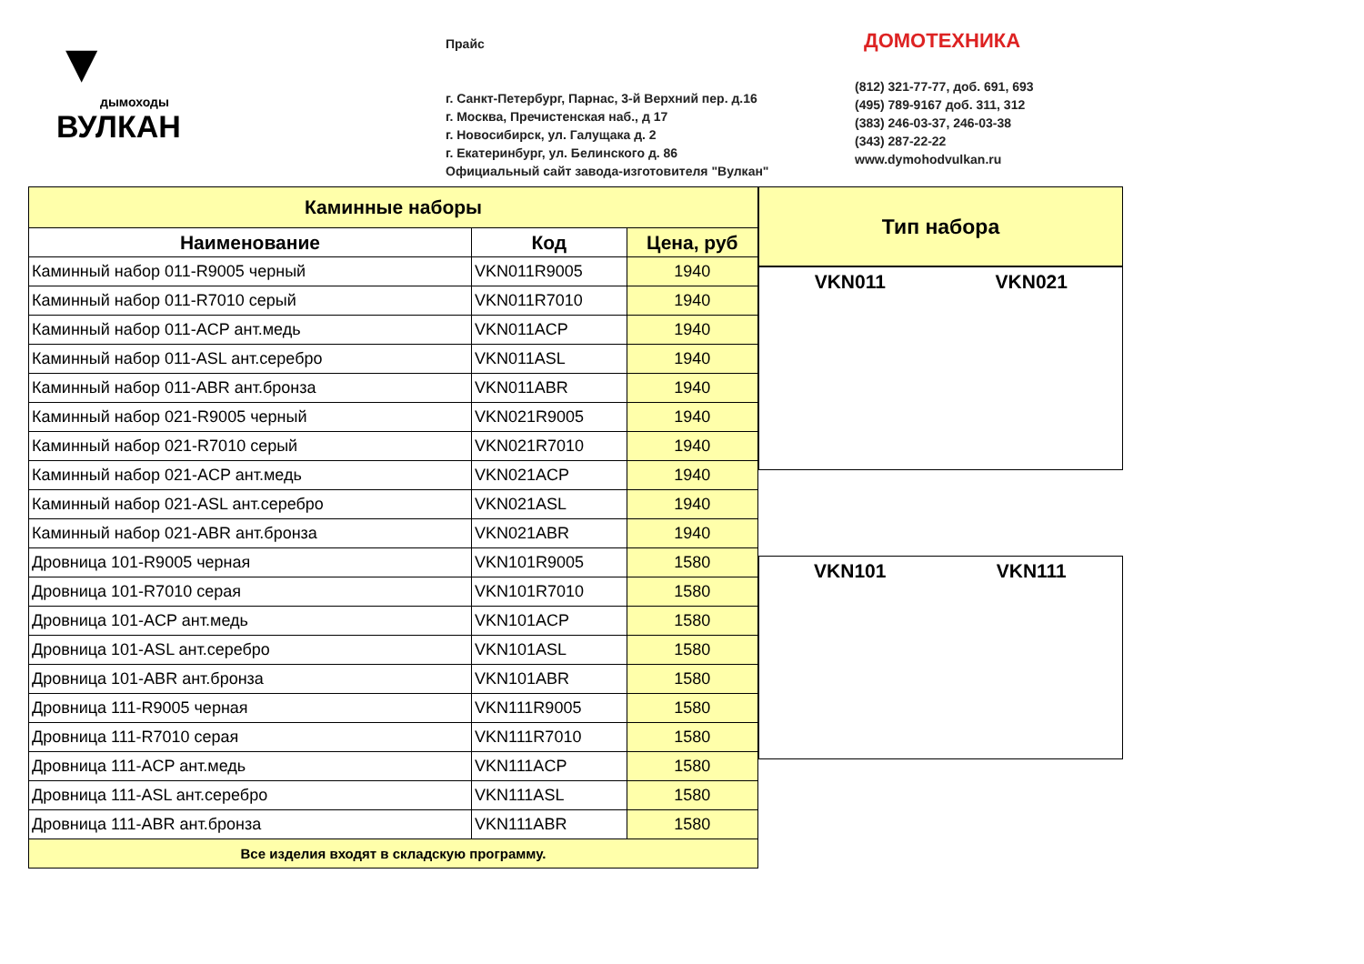▼
дымоходы
ВУЛКАН
Прайс
г. Санкт-Петербург, Парнас, 3-й Верхний пер. д.16
г. Москва, Пречистенская наб., д 17
г. Новосибирск, ул. Галущака д. 2
г. Екатеринбург, ул. Белинского д. 86
Официальный сайт завода-изготовителя "Вулкан"
ДОМОТЕХНИКА
(812) 321-77-77, доб. 691, 693
(495) 789-9167 доб. 311, 312
(383) 246-03-37, 246-03-38
(343) 287-22-22
www.dymohodvulkan.ru
| Каминные наборы | | |
| --- | --- | --- |
| Наименование | Код | Цена, руб |
| Каминный набор 011-R9005 черный | VKN011R9005 | 1940 |
| Каминный набор 011-R7010 серый | VKN011R7010 | 1940 |
| Каминный набор 011-ACP ант.медь | VKN011ACP | 1940 |
| Каминный набор 011-ASL ант.серебро | VKN011ASL | 1940 |
| Каминный набор 011-ABR ант.бронза | VKN011ABR | 1940 |
| Каминный набор 021-R9005 черный | VKN021R9005 | 1940 |
| Каминный набор 021-R7010 серый | VKN021R7010 | 1940 |
| Каминный набор 021-ACP ант.медь | VKN021ACP | 1940 |
| Каминный набор 021-ASL ант.серебро | VKN021ASL | 1940 |
| Каминный набор 021-ABR ант.бронза | VKN021ABR | 1940 |
| Дровница 101-R9005 черная | VKN101R9005 | 1580 |
| Дровница 101-R7010 серая | VKN101R7010 | 1580 |
| Дровница 101-ACP ант.медь | VKN101ACP | 1580 |
| Дровница 101-ASL ант.серебро | VKN101ASL | 1580 |
| Дровница 101-ABR ант.бронза | VKN101ABR | 1580 |
| Дровница 111-R9005 черная | VKN111R9005 | 1580 |
| Дровница 111-R7010 серая | VKN111R7010 | 1580 |
| Дровница 111-ACP ант.медь | VKN111ACP | 1580 |
| Дровница 111-ASL ант.серебро | VKN111ASL | 1580 |
| Дровница 111-ABR ант.бронза | VKN111ABR | 1580 |
| Все изделия входят в складскую программу. | | |
Тип набора
VKN011 VKN021
VKN101 VKN111